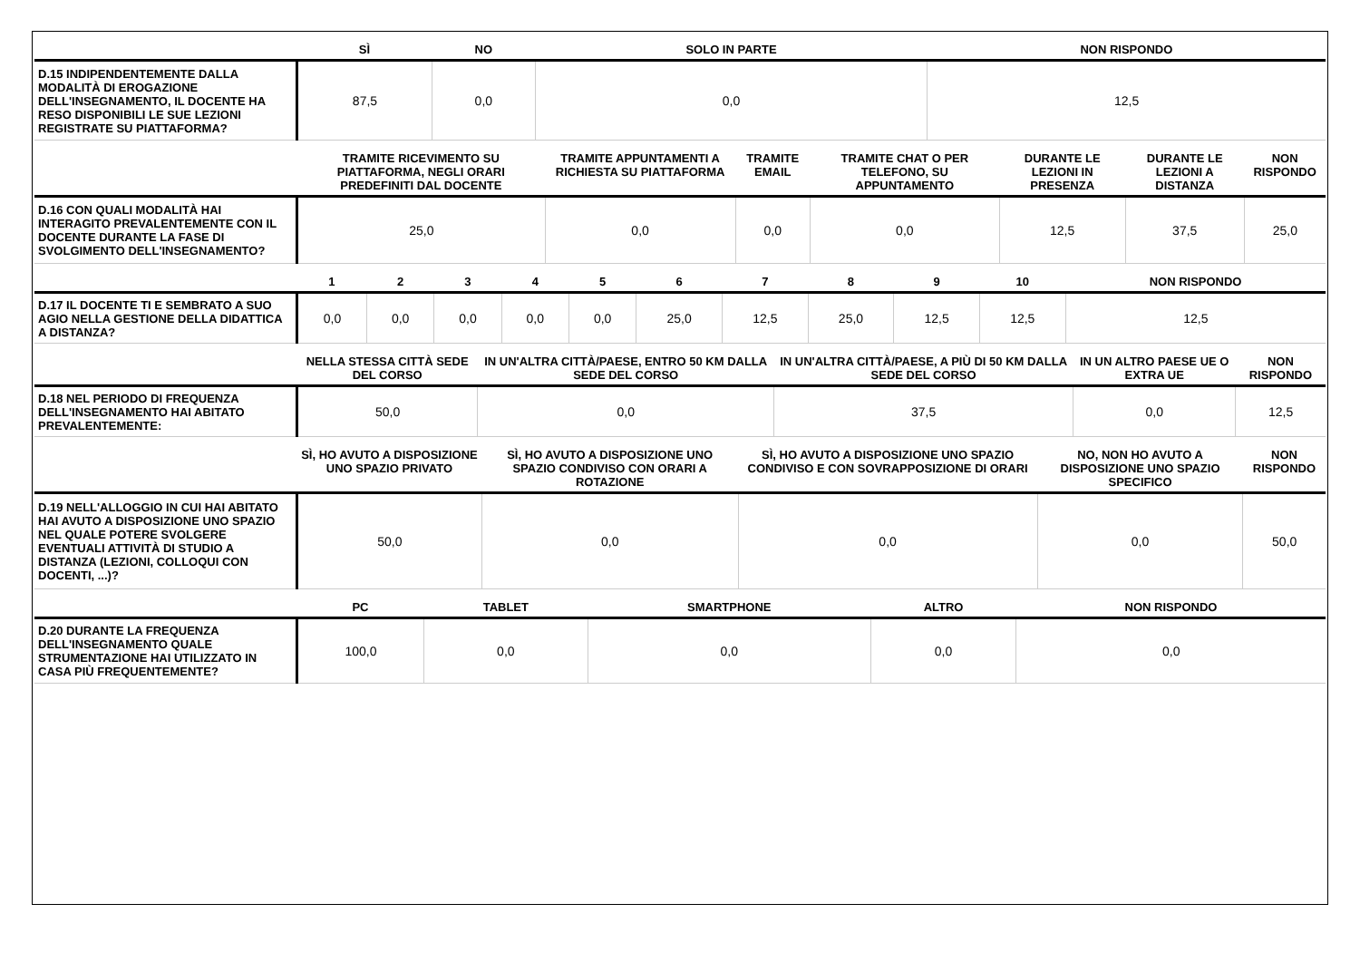| | SÌ | NO | SOLO IN PARTE | NON RISPONDO |
| --- | --- | --- | --- | --- |
| D.15 INDIPENDENTEMENTE DALLA MODALITÀ DI EROGAZIONE DELL'INSEGNAMENTO, IL DOCENTE HA RESO DISPONIBILI LE SUE LEZIONI REGISTRATE SU PIATTAFORMA? | 87,5 | 0,0 | 0,0 | 12,5 |
| | TRAMITE RICEVIMENTO SU PIATTAFORMA, NEGLI ORARI PREDEFINITI DAL DOCENTE | TRAMITE APPUNTAMENTI A RICHIESTA SU PIATTAFORMA | TRAMITE EMAIL | TRAMITE CHAT O PER TELEFONO, SU APPUNTAMENTO | DURANTE LE LEZIONI IN PRESENZA | DURANTE LE LEZIONI A DISTANZA | NON RISPONDO |
| --- | --- | --- | --- | --- | --- | --- | --- |
| D.16 CON QUALI MODALITÀ HAI INTERAGITO PREVALENTEMENTE CON IL DOCENTE DURANTE LA FASE DI SVOLGIMENTO DELL'INSEGNAMENTO? | 25,0 | 0,0 | 0,0 | 0,0 | 12,5 | 37,5 | 25,0 |
| | 1 | 2 | 3 | 4 | 5 | 6 | 7 | 8 | 9 | 10 | NON RISPONDO |
| --- | --- | --- | --- | --- | --- | --- | --- | --- | --- | --- | --- |
| D.17 IL DOCENTE TI E SEMBRATO A SUO AGIO NELLA GESTIONE DELLA DIDATTICA A DISTANZA? | 0,0 | 0,0 | 0,0 | 0,0 | 0,0 | 25,0 | 12,5 | 25,0 | 12,5 | 12,5 | 12,5 |
| | NELLA STESSA CITTÀ SEDE DEL CORSO | IN UN'ALTRA CITTÀ/PAESE, ENTRO 50 KM DALLA SEDE DEL CORSO | IN UN'ALTRA CITTÀ/PAESE, A PIÙ DI 50 KM DALLA SEDE DEL CORSO | IN UN ALTRO PAESE UE O EXTRA UE | NON RISPONDO |
| --- | --- | --- | --- | --- | --- |
| D.18 NEL PERIODO DI FREQUENZA DELL'INSEGNAMENTO HAI ABITATO PREVALENTEMENTE: | 50,0 | 0,0 | 37,5 | 0,0 | 12,5 |
| | SÌ, HO AVUTO A DISPOSIZIONE UNO SPAZIO PRIVATO | SÌ, HO AVUTO A DISPOSIZIONE UNO SPAZIO CONDIVISO CON ORARI A ROTAZIONE | SÌ, HO AVUTO A DISPOSIZIONE UNO SPAZIO CONDIVISO E CON SOVRAPPOSIZIONE DI ORARI | NO, NON HO AVUTO A DISPOSIZIONE UNO SPAZIO SPECIFICO | NON RISPONDO |
| --- | --- | --- | --- | --- | --- |
| D.19 NELL'ALLOGGIO IN CUI HAI ABITATO HAI AVUTO A DISPOSIZIONE UNO SPAZIO NEL QUALE POTERE SVOLGERE EVENTUALI ATTIVITÀ DI STUDIO A DISTANZA (LEZIONI, COLLOQUI CON DOCENTI, ...)? | 50,0 | 0,0 | 0,0 | 0,0 | 50,0 |
| | PC | TABLET | SMARTPHONE | ALTRO | NON RISPONDO |
| --- | --- | --- | --- | --- | --- |
| D.20 DURANTE LA FREQUENZA DELL'INSEGNAMENTO QUALE STRUMENTAZIONE HAI UTILIZZATO IN CASA PIÙ FREQUENTEMENTE? | 100,0 | 0,0 | 0,0 | 0,0 | 0,0 |